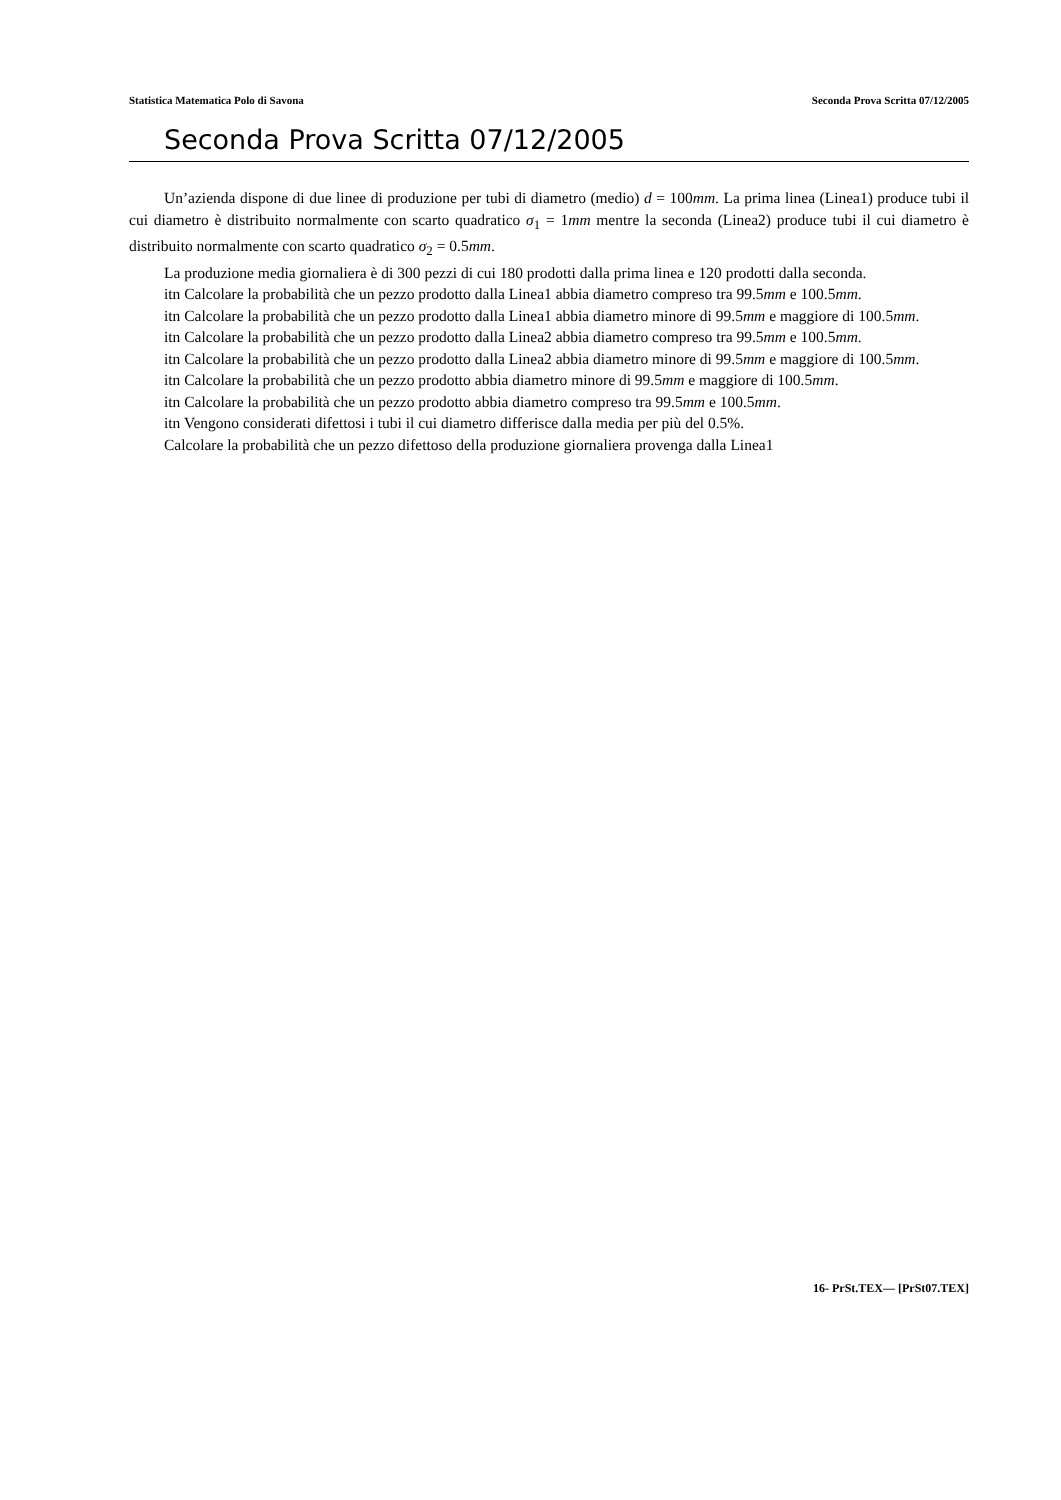Statistica Matematica Polo di Savona Seconda Prova Scritta 07/12/2005
Seconda Prova Scritta 07/12/2005
Un’azienda dispone di due linee di produzione per tubi di diametro (medio) d = 100mm. La prima linea (Linea1) produce tubi il cui diametro è distribuito normalmente con scarto quadratico σ<sub>1</sub> = 1mm mentre la seconda (Linea2) produce tubi il cui diametro è distribuito normalmente con scarto quadratico σ<sub>2</sub> = 0.5mm.
La produzione media giornaliera è di 300 pezzi di cui 180 prodotti dalla prima linea e 120 prodotti dalla seconda.
itn Calcolare la probabilità che un pezzo prodotto dalla Linea1 abbia diametro compreso tra 99.5mm e 100.5mm.
itn Calcolare la probabilità che un pezzo prodotto dalla Linea1 abbia diametro minore di 99.5mm e maggiore di 100.5mm.
itn Calcolare la probabilità che un pezzo prodotto dalla Linea2 abbia diametro compreso tra 99.5mm e 100.5mm.
itn Calcolare la probabilità che un pezzo prodotto dalla Linea2 abbia diametro minore di 99.5mm e maggiore di 100.5mm.
itn Calcolare la probabilità che un pezzo prodotto abbia diametro minore di 99.5mm e maggiore di 100.5mm.
itn Calcolare la probabilità che un pezzo prodotto abbia diametro compreso tra 99.5mm e 100.5mm.
itn Vengono considerati difettosi i tubi il cui diametro differisce dalla media per più del 0.5%.
Calcolare la probabilità che un pezzo difettoso della produzione giornaliera provenga dalla Linea1
16- PrSt.TEX— [PrSt07.TEX]